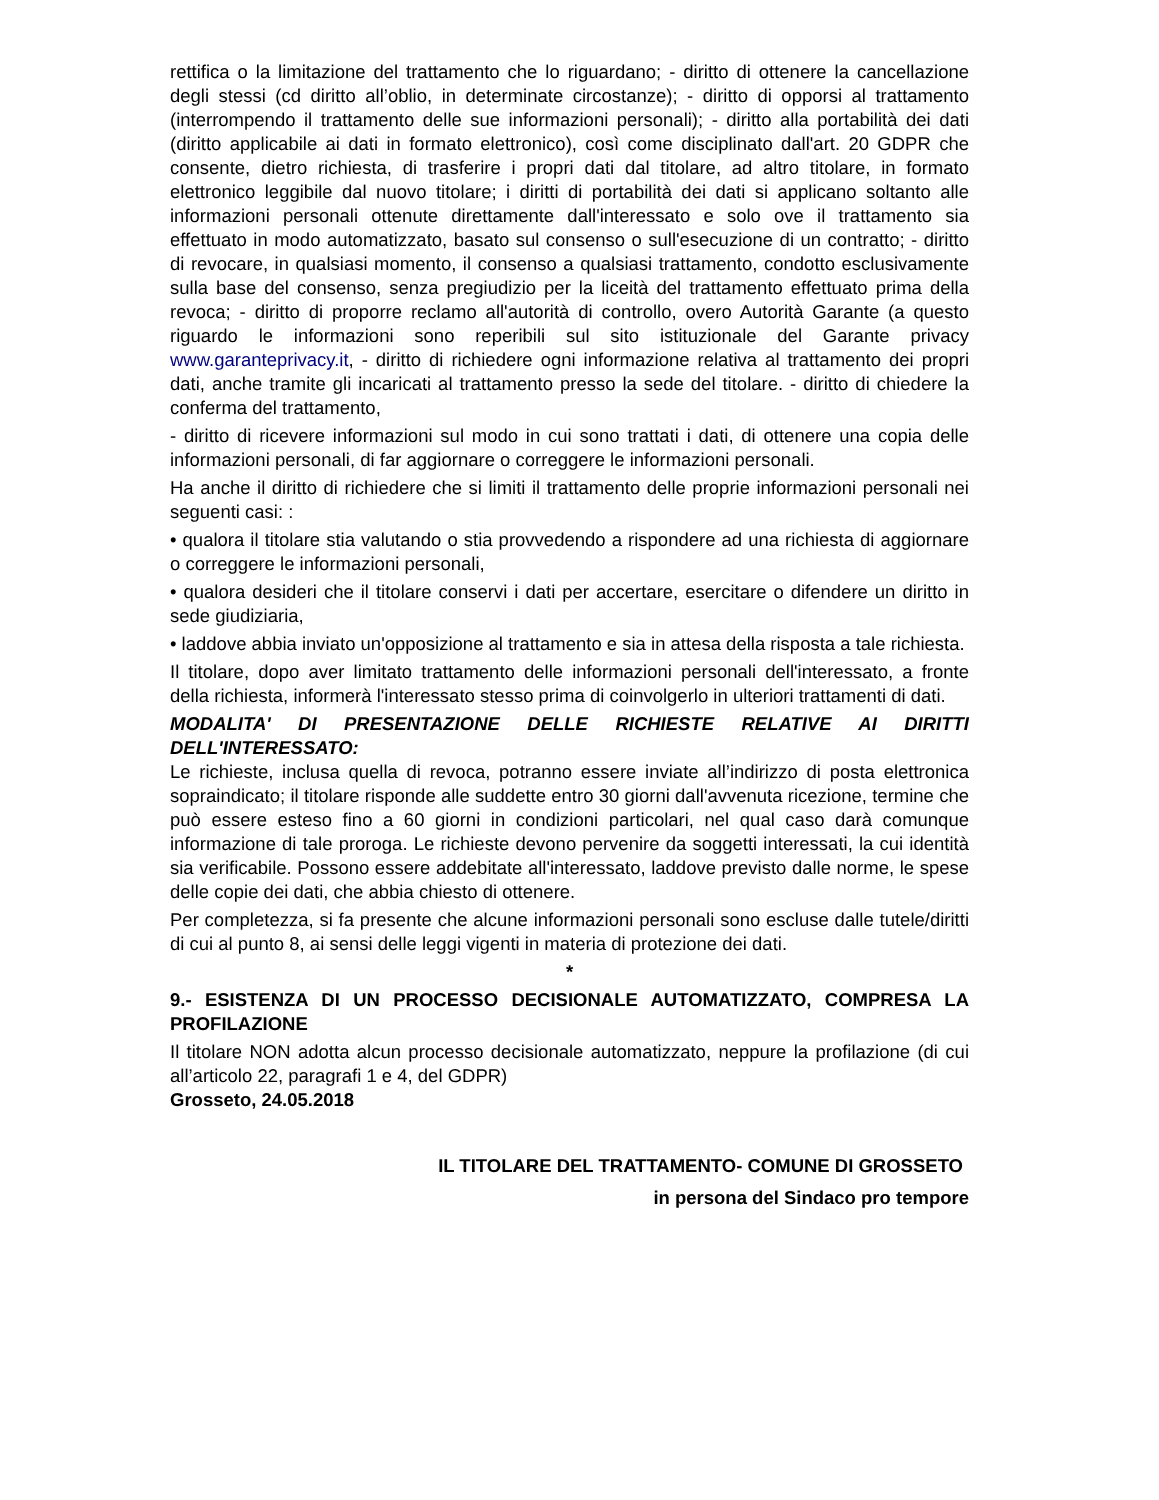rettifica o la limitazione del trattamento che lo riguardano; - diritto di ottenere la cancellazione degli stessi (cd diritto all’oblio, in determinate circostanze); - diritto di opporsi al trattamento (interrompendo il trattamento delle sue informazioni personali); - diritto alla portabilità dei dati (diritto applicabile ai dati in formato elettronico), così come disciplinato dall'art. 20 GDPR che consente, dietro richiesta, di trasferire i propri dati dal titolare, ad altro titolare, in formato elettronico leggibile dal nuovo titolare; i diritti di portabilità dei dati si applicano soltanto alle informazioni personali ottenute direttamente dall'interessato e solo ove il trattamento sia effettuato in modo automatizzato, basato sul consenso o sull'esecuzione di un contratto; - diritto di revocare, in qualsiasi momento, il consenso a qualsiasi trattamento, condotto esclusivamente sulla base del consenso, senza pregiudizio per la liceità del trattamento effettuato prima della revoca; - diritto di proporre reclamo all'autorità di controllo, overo Autorità Garante (a questo riguardo le informazioni sono reperibili sul sito istituzionale del Garante privacy www.garanteprivacy.it, - diritto di richiedere ogni informazione relativa al trattamento dei propri dati, anche tramite gli incaricati al trattamento presso la sede del titolare. - diritto di chiedere la conferma del trattamento,
- diritto di ricevere informazioni sul modo in cui sono trattati i dati, di ottenere una copia delle informazioni personali, di far aggiornare o correggere le informazioni personali.
Ha anche il diritto di richiedere che si limiti il trattamento delle proprie informazioni personali nei seguenti casi: :
• qualora il titolare stia valutando o stia provvedendo a rispondere ad una richiesta di aggiornare o correggere le informazioni personali,
• qualora desideri che il titolare conservi i dati per accertare, esercitare o difendere un diritto in sede giudiziaria,
• laddove abbia inviato un'opposizione al trattamento e sia in attesa della risposta a tale richiesta.
Il titolare, dopo aver limitato trattamento delle informazioni personali dell'interessato, a fronte della richiesta, informerà l'interessato stesso prima di coinvolgerlo in ulteriori trattamenti di dati.
MODALITA' DI PRESENTAZIONE DELLE RICHIESTE RELATIVE AI DIRITTI DELL'INTERESSATO:
Le richieste, inclusa quella di revoca, potranno essere inviate all’indirizzo di posta elettronica sopraindicato; il titolare risponde alle suddette entro 30 giorni dall'avvenuta ricezione, termine che può essere esteso fino a 60 giorni in condizioni particolari, nel qual caso darà comunque informazione di tale proroga. Le richieste devono pervenire da soggetti interessati, la cui identità sia verificabile. Possono essere addebitate all'interessato, laddove previsto dalle norme, le spese delle copie dei dati, che abbia chiesto di ottenere.
Per completezza, si fa presente che alcune informazioni personali sono escluse dalle tutele/diritti di cui al punto 8, ai sensi delle leggi vigenti in materia di protezione dei dati.
*
9.- ESISTENZA DI UN PROCESSO DECISIONALE AUTOMATIZZATO, COMPRESA LA PROFILAZIONE
Il titolare NON adotta alcun processo decisionale automatizzato, neppure la profilazione (di cui all’articolo 22, paragrafi 1 e 4, del GDPR)
Grosseto, 24.05.2018
IL TITOLARE DEL TRATTAMENTO- COMUNE DI GROSSETO
in persona del Sindaco pro tempore